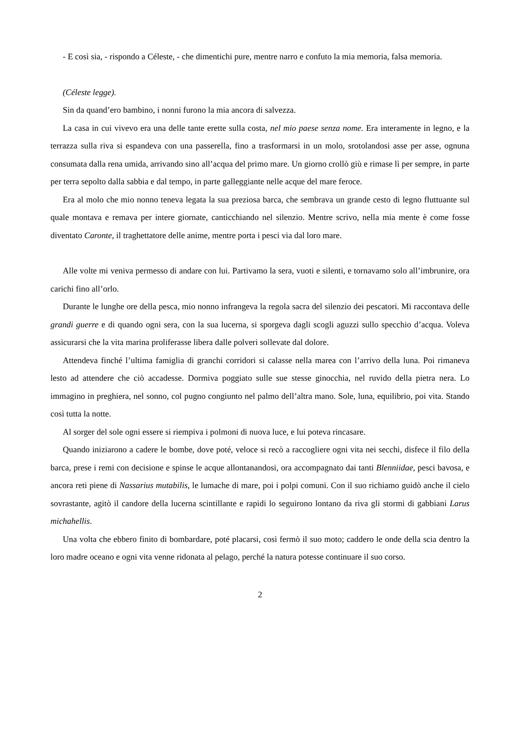- E così sia, - rispondo a Céleste, - che dimentichi pure, mentre narro e confuto la mia memoria, falsa memoria.
(Céleste legge).
Sin da quand’ero bambino, i nonni furono la mia ancora di salvezza.
La casa in cui vivevo era una delle tante erette sulla costa, nel mio paese senza nome. Era interamente in legno, e la terrazza sulla riva si espandeva con una passerella, fino a trasformarsi in un molo, srotolandosi asse per asse, ognuna consumata dalla rena umida, arrivando sino all’acqua del primo mare. Un giorno crollò giù e rimase lì per sempre, in parte per terra sepolto dalla sabbia e dal tempo, in parte galleggiante nelle acque del mare feroce.
Era al molo che mio nonno teneva legata la sua preziosa barca, che sembrava un grande cesto di legno fluttuante sul quale montava e remava per intere giornate, canticchiando nel silenzio. Mentre scrivo, nella mia mente è come fosse diventato Caronte, il traghettatore delle anime, mentre porta i pesci via dal loro mare.
Alle volte mi veniva permesso di andare con lui. Partivamo la sera, vuoti e silenti, e tornavamo solo all’imbrunire, ora carichi fino all’orlo.
Durante le lunghe ore della pesca, mio nonno infrangeva la regola sacra del silenzio dei pescatori. Mi raccontava delle grandi guerre e di quando ogni sera, con la sua lucerna, si sporgeva dagli scogli aguzzi sullo specchio d’acqua. Voleva assicurarsi che la vita marina proliferasse libera dalle polveri sollevate dal dolore.
Attendeva finché l’ultima famiglia di granchi corridori si calasse nella marea con l’arrivo della luna. Poi rimaneva lesto ad attendere che ciò accadesse. Dormiva poggiato sulle sue stesse ginocchia, nel ruvido della pietra nera. Lo immagino in preghiera, nel sonno, col pugno congiunto nel palmo dell’altra mano. Sole, luna, equilibrio, poi vita. Stando così tutta la notte.
Al sorger del sole ogni essere si riempiva i polmoni di nuova luce, e lui poteva rincasare.
Quando iniziarono a cadere le bombe, dove poté, veloce si recò a raccogliere ogni vita nei secchi, disfece il filo della barca, prese i remi con decisione e spinse le acque allontanandosi, ora accompagnato dai tanti Blenniidae, pesci bavosa, e ancora reti piene di Nassarius mutabilis, le lumache di mare, poi i polpi comuni. Con il suo richiamo guidò anche il cielo sovrastante, agitò il candore della lucerna scintillante e rapidi lo seguirono lontano da riva gli stormi di gabbiani Larus michahellis.
Una volta che ebbero finito di bombardare, poté placarsi, così fermò il suo moto; caddero le onde della scia dentro la loro madre oceano e ogni vita venne ridonata al pelago, perché la natura potesse continuare il suo corso.
2